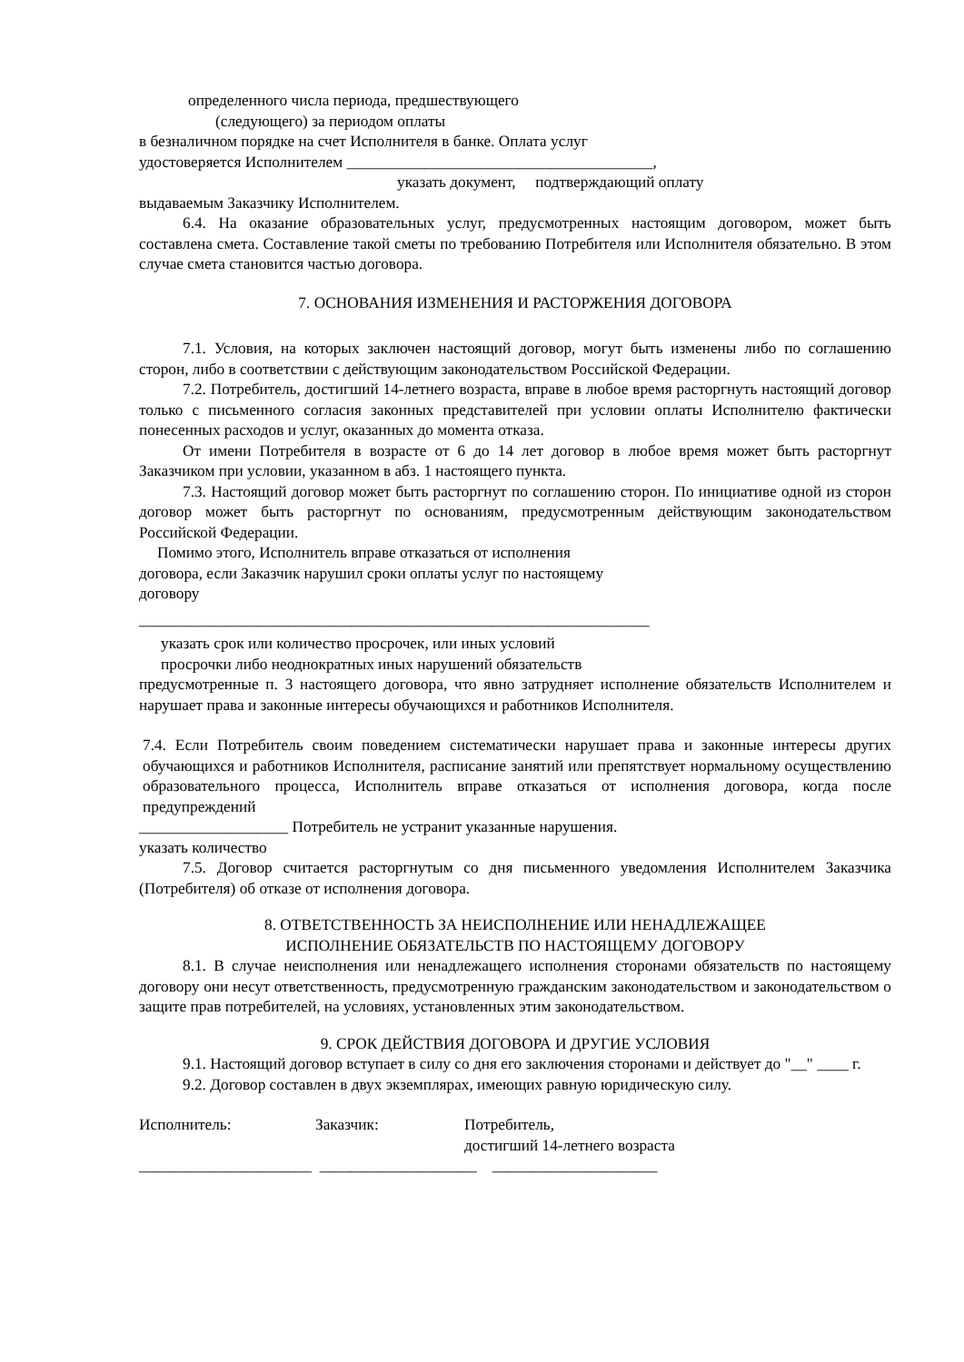определенного числа периода, предшествующего
(следующего) за периодом оплаты
в безналичном порядке на счет Исполнителя в банке. Оплата услуг
удостоверяется Исполнителем _______________________________________,
указать документ, подтверждающий оплату
выдаваемым Заказчику Исполнителем.
6.4. На оказание образовательных услуг, предусмотренных настоящим договором, может быть составлена смета. Составление такой сметы по требованию Потребителя или Исполнителя обязательно. В этом случае смета становится частью договора.
7. ОСНОВАНИЯ ИЗМЕНЕНИЯ И РАСТОРЖЕНИЯ ДОГОВОРА
7.1. Условия, на которых заключен настоящий договор, могут быть изменены либо по соглашению сторон, либо в соответствии с действующим законодательством Российской Федерации.
7.2. Потребитель, достигший 14-летнего возраста, вправе в любое время расторгнуть настоящий договор только с письменного согласия законных представителей при условии оплаты Исполнителю фактически понесенных расходов и услуг, оказанных до момента отказа.
От имени Потребителя в возрасте от 6 до 14 лет договор в любое время может быть расторгнут Заказчиком при условии, указанном в абз. 1 настоящего пункта.
7.3. Настоящий договор может быть расторгнут по соглашению сторон. По инициативе одной из сторон договор может быть расторгнут по основаниям, предусмотренным действующим законодательством Российской Федерации.
Помимо этого, Исполнитель вправе отказаться от исполнения
договора, если Заказчик нарушил сроки оплаты услуг по настоящему
договору
_________________________________________________________________
указать срок или количество просрочек, или иных условий
просрочки либо неоднократных иных нарушений обязательств
предусмотренные п. 3 настоящего договора, что явно затрудняет исполнение обязательств Исполнителем и нарушает права и законные интересы обучающихся и работников Исполнителя.
7.4. Если Потребитель своим поведением систематически нарушает права и законные интересы других обучающихся и работников Исполнителя, расписание занятий или препятствует нормальному осуществлению образовательного процесса, Исполнитель вправе отказаться от исполнения договора, когда после предупреждений
___________________ Потребитель не устранит указанные нарушения.
указать количество
7.5. Договор считается расторгнутым со дня письменного уведомления Исполнителем Заказчика (Потребителя) об отказе от исполнения договора.
8. ОТВЕТСТВЕННОСТЬ ЗА НЕИСПОЛНЕНИЕ ИЛИ НЕНАДЛЕЖАЩЕЕ
ИСПОЛНЕНИЕ ОБЯЗАТЕЛЬСТВ ПО НАСТОЯЩЕМУ ДОГОВОРУ
8.1. В случае неисполнения или ненадлежащего исполнения сторонами обязательств по настоящему договору они несут ответственность, предусмотренную гражданским законодательством и законодательством о защите прав потребителей, на условиях, установленных этим законодательством.
9. СРОК ДЕЙСТВИЯ ДОГОВОРА И ДРУГИЕ УСЛОВИЯ
9.1. Настоящий договор вступает в силу со дня его заключения сторонами и действует до "__" ____ г.
9.2. Договор составлен в двух экземплярах, имеющих равную юридическую силу.
Исполнитель: Заказчик: Потребитель,
достигший 14-летнего возраста
______________________ ____________________ _____________________